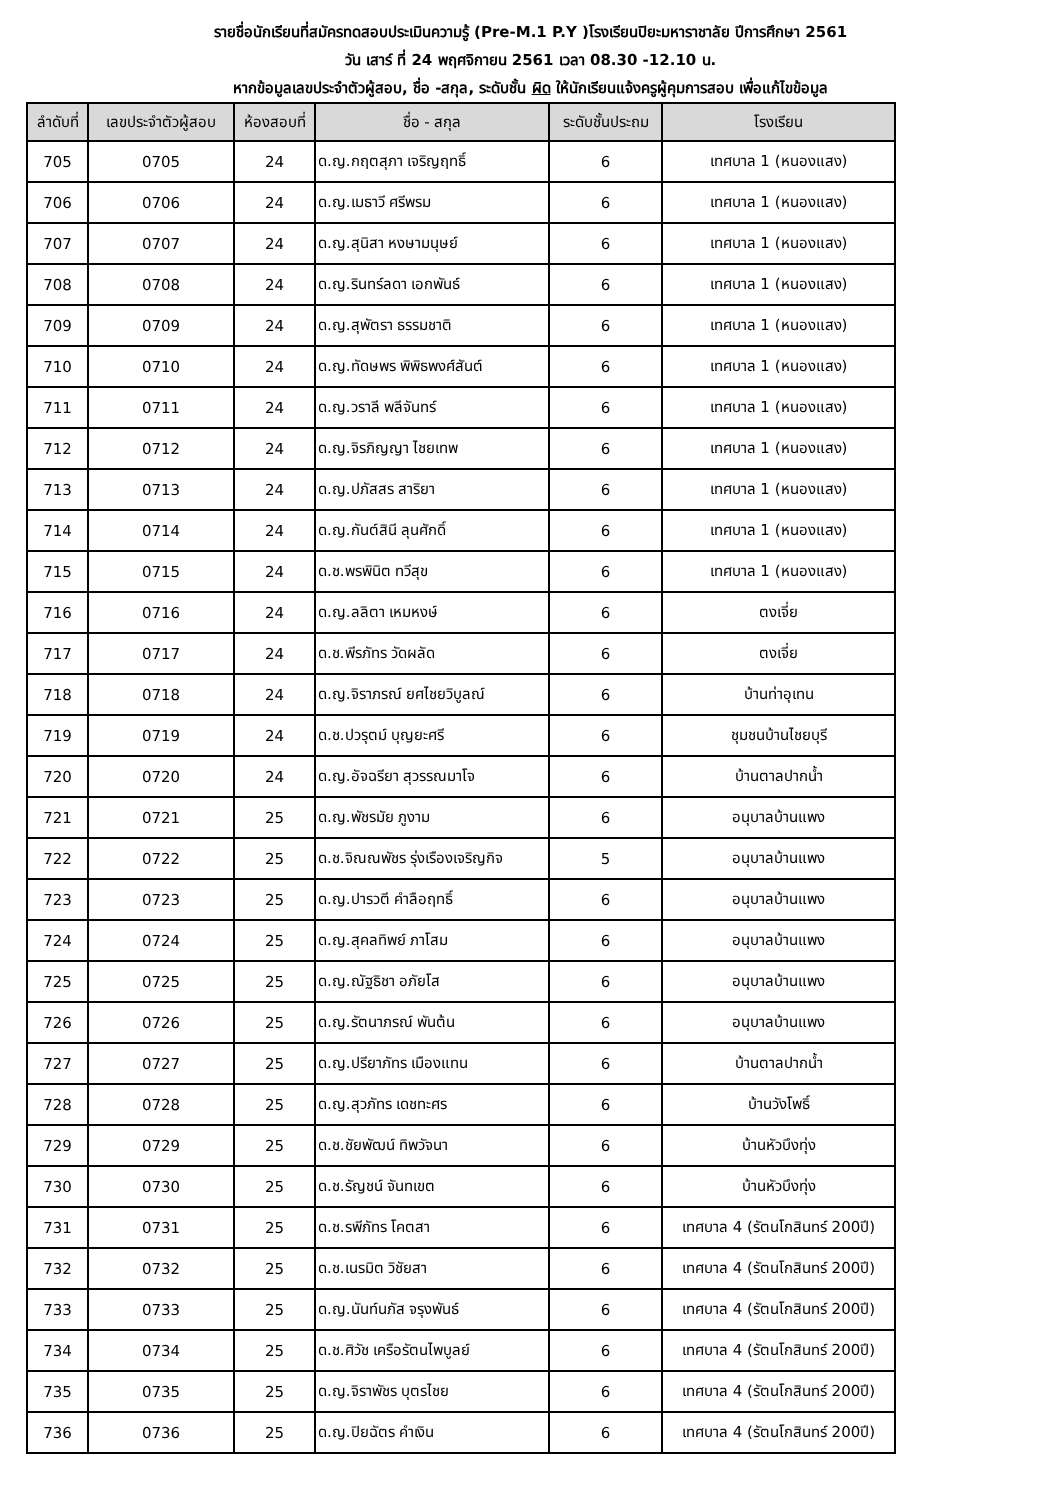รายชื่อนักเรียนที่สมัครทดสอบประเมินความรู้ (Pre-M.1 P.Y )โรงเรียนปิยะมหาราชาลัย ปีการศึกษา 2561
วัน เสาร์ ที่ 24 พฤศจิกายน 2561 เวลา 08.30 -12.10 น.
หากข้อมูลเลขประจำตัวผู้สอบ, ชื่อ -สกุล, ระดับชั้น ผิด ให้นักเรียนแจ้งครูผู้คุมการสอบ เพื่อแก้ไขข้อมูล
| ลำดับที่ | เลขประจำตัวผู้สอบ | ห้องสอบที่ | ชื่อ - สกุล | ระดับชั้นประถม | โรงเรียน |
| --- | --- | --- | --- | --- | --- |
| 705 | 0705 | 24 | ด.ญ.กฤตสุภา เจริญฤทธิ์ | 6 | เทศบาล 1 (หนองแสง) |
| 706 | 0706 | 24 | ด.ญ.เมธาวี ศรีพรม | 6 | เทศบาล 1 (หนองแสง) |
| 707 | 0707 | 24 | ด.ญ.สุนิสา หงษามนุษย์ | 6 | เทศบาล 1 (หนองแสง) |
| 708 | 0708 | 24 | ด.ญ.รินทร์ลดา เอกพันธ์ | 6 | เทศบาล 1 (หนองแสง) |
| 709 | 0709 | 24 | ด.ญ.สุพัตรา ธรรมชาติ | 6 | เทศบาล 1 (หนองแสง) |
| 710 | 0710 | 24 | ด.ญ.ทัดษพร พิพิธพงศ์สันต์ | 6 | เทศบาล 1 (หนองแสง) |
| 711 | 0711 | 24 | ด.ญ.วราลี พลีจันทร์ | 6 | เทศบาล 1 (หนองแสง) |
| 712 | 0712 | 24 | ด.ญ.จิรภิญญา ไชยเทพ | 6 | เทศบาล 1 (หนองแสง) |
| 713 | 0713 | 24 | ด.ญ.ปภัสสร สาริยา | 6 | เทศบาล 1 (หนองแสง) |
| 714 | 0714 | 24 | ด.ญ.กันต์สินี ลุนศักดิ์ | 6 | เทศบาล 1 (หนองแสง) |
| 715 | 0715 | 24 | ด.ช.พรพินิต ทวีสุข | 6 | เทศบาล 1 (หนองแสง) |
| 716 | 0716 | 24 | ด.ญ.ลลิตา เหมหงษ์ | 6 | ตงเจี่ย |
| 717 | 0717 | 24 | ด.ช.พีรภัทร วัดผลัด | 6 | ตงเจี่ย |
| 718 | 0718 | 24 | ด.ญ.จิราภรณ์ ยศไชยวิบูลณ์ | 6 | บ้านท่าอุเทน |
| 719 | 0719 | 24 | ด.ช.ปวรุตม์ บุญยะศรี | 6 | ชุมชนบ้านไชยบุรี |
| 720 | 0720 | 24 | ด.ญ.อัจฉรียา สุวรรณมาโจ | 6 | บ้านตาลปากน้ำ |
| 721 | 0721 | 25 | ด.ญ.พัชรมัย ภูงาม | 6 | อนุบาลบ้านแพง |
| 722 | 0722 | 25 | ด.ช.จิณณพัชร รุ่งเรืองเจริญกิจ | 5 | อนุบาลบ้านแพง |
| 723 | 0723 | 25 | ด.ญ.ปารวตี คำลือฤทธิ์ | 6 | อนุบาลบ้านแพง |
| 724 | 0724 | 25 | ด.ญ.สุคลทิพย์ ภาโสม | 6 | อนุบาลบ้านแพง |
| 725 | 0725 | 25 | ด.ญ.ณัฐธิชา อภัยโส | 6 | อนุบาลบ้านแพง |
| 726 | 0726 | 25 | ด.ญ.รัตนาภรณ์ พันต้น | 6 | อนุบาลบ้านแพง |
| 727 | 0727 | 25 | ด.ญ.ปรียาภัทร เมืองแทน | 6 | บ้านตาลปากน้ำ |
| 728 | 0728 | 25 | ด.ญ.สุวภัทร เดชทะศร | 6 | บ้านวังโพธิ์ |
| 729 | 0729 | 25 | ด.ช.ชัยพัฒน์ ทิพวัจนา | 6 | บ้านหัวบึงทุ่ง |
| 730 | 0730 | 25 | ด.ช.รัญชน์ จันทเขต | 6 | บ้านหัวบึงทุ่ง |
| 731 | 0731 | 25 | ด.ช.รพีภัทร โคตสา | 6 | เทศบาล 4 (รัตนโกสินทร์ 200ปี) |
| 732 | 0732 | 25 | ด.ช.เนรมิต วิชัยสา | 6 | เทศบาล 4 (รัตนโกสินทร์ 200ปี) |
| 733 | 0733 | 25 | ด.ญ.นันท์นภัส จรุงพันธ์ | 6 | เทศบาล 4 (รัตนโกสินทร์ 200ปี) |
| 734 | 0734 | 25 | ด.ช.ศิวัช เครือรัตนไพบูลย์ | 6 | เทศบาล 4 (รัตนโกสินทร์ 200ปี) |
| 735 | 0735 | 25 | ด.ญ.จิราพัชร บุตรไชย | 6 | เทศบาล 4 (รัตนโกสินทร์ 200ปี) |
| 736 | 0736 | 25 | ด.ญ.ปิยฉัตร คำเงิน | 6 | เทศบาล 4 (รัตนโกสินทร์ 200ปี) |